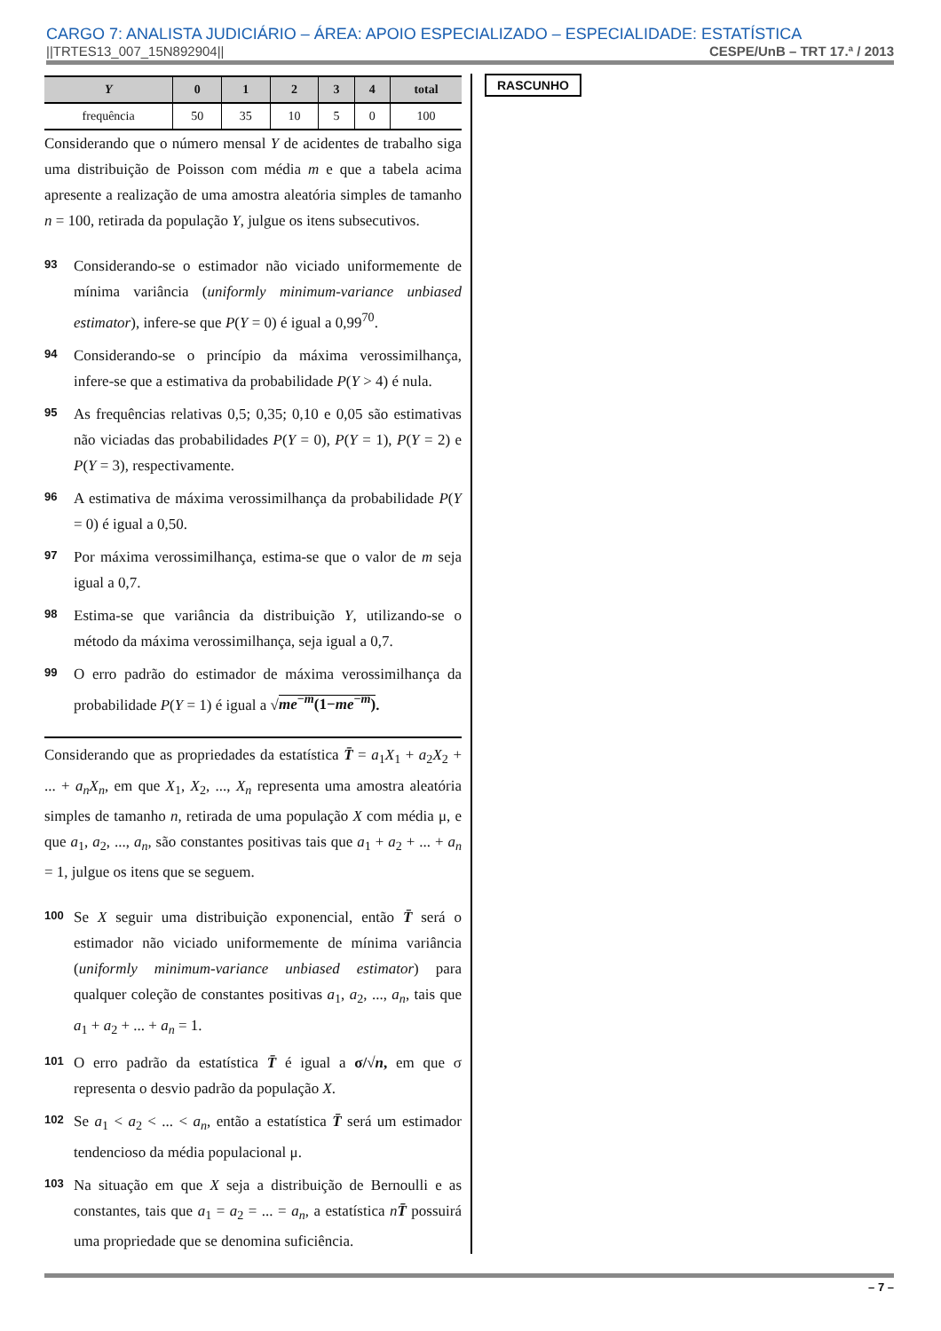CARGO 7: ANALISTA JUDICIÁRIO – ÁREA: APOIO ESPECIALIZADO – ESPECIALIDADE: ESTATÍSTICA
||TRTES13_007_15N892904|| CESPE/UnB – TRT 17.ª / 2013
| Y | 0 | 1 | 2 | 3 | 4 | total |
| --- | --- | --- | --- | --- | --- | --- |
| frequência | 50 | 35 | 10 | 5 | 0 | 100 |
Considerando que o número mensal Y de acidentes de trabalho siga uma distribuição de Poisson com média m e que a tabela acima apresente a realização de uma amostra aleatória simples de tamanho n = 100, retirada da população Y, julgue os itens subsecutivos.
93
Considerando-se o estimador não viciado uniformemente de mínima variância (uniformly minimum-variance unbiased estimator), infere-se que P(Y = 0) é igual a 0,99<sup>70</sup>.
94
Considerando-se o princípio da máxima verossimilhança, infere-se que a estimativa da probabilidade P(Y > 4) é nula.
95
As frequências relativas 0,5; 0,35; 0,10 e 0,05 são estimativas não viciadas das probabilidades P(Y = 0), P(Y = 1), P(Y = 2) e P(Y = 3), respectivamente.
96
A estimativa de máxima verossimilhança da probabilidade P(Y = 0) é igual a 0,50.
97
Por máxima verossimilhança, estima-se que o valor de m seja igual a 0,7.
98
Estima-se que variância da distribuição Y, utilizando-se o método da máxima verossimilhança, seja igual a 0,7.
99
O erro padrão do estimador de máxima verossimilhança da probabilidade P(Y = 1) é igual a √me<sup>−m</sup>(1−me<sup>−m</sup>).
Considerando que as propriedades da estatística T̄ = a<sub>1</sub>X<sub>1</sub> + a<sub>2</sub>X<sub>2</sub> + ... + a<sub>n</sub>X<sub>n</sub>, em que X<sub>1</sub>, X<sub>2</sub>, ..., X<sub>n</sub> representa uma amostra aleatória simples de tamanho n, retirada de uma população X com média μ, e que a<sub>1</sub>, a<sub>2</sub>, ..., a<sub>n</sub>, são constantes positivas tais que a<sub>1</sub> + a<sub>2</sub> + ... + a<sub>n</sub> = 1, julgue os itens que se seguem.
100
Se X seguir uma distribuição exponencial, então T̄ será o estimador não viciado uniformemente de mínima variância (uniformly minimum-variance unbiased estimator) para qualquer coleção de constantes positivas a<sub>1</sub>, a<sub>2</sub>, ..., a<sub>n</sub>, tais que a<sub>1</sub> + a<sub>2</sub> + ... + a<sub>n</sub> = 1.
101
O erro padrão da estatística T̄ é igual a σ/√n, em que σ representa o desvio padrão da população X.
102
Se a<sub>1</sub> < a<sub>2</sub> < ... < a<sub>n</sub>, então a estatística T̄ será um estimador tendencioso da média populacional μ.
103
Na situação em que X seja a distribuição de Bernoulli e as constantes, tais que a<sub>1</sub> = a<sub>2</sub> = ... = a<sub>n</sub>, a estatística nT̄ possuirá uma propriedade que se denomina suficiência.
RASCUNHO
– 7 –